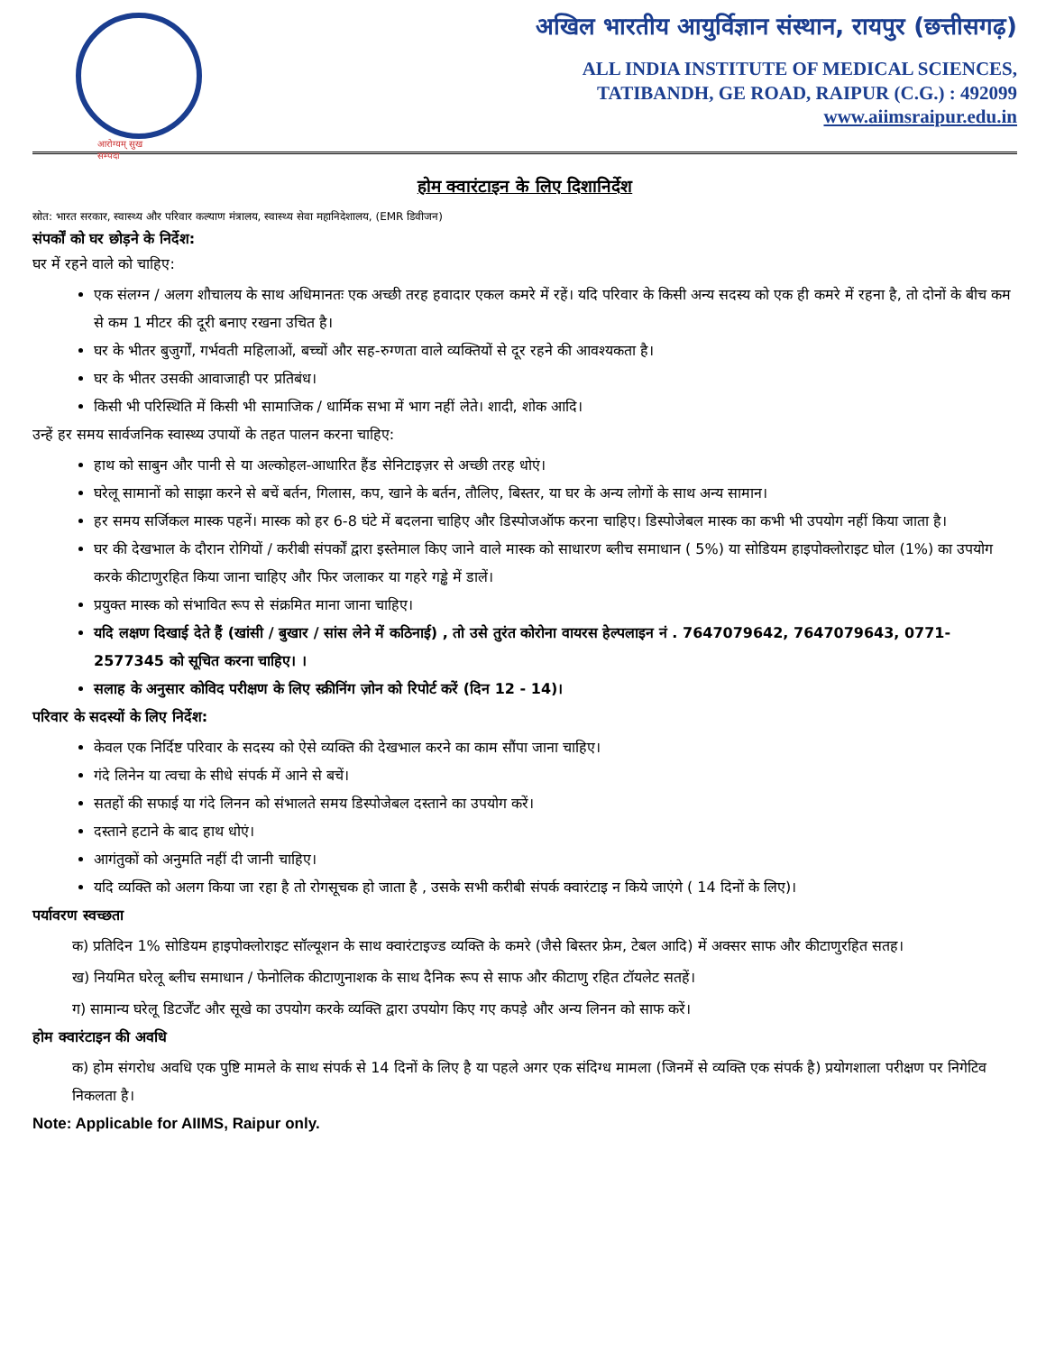आरोग्यम् सुख सम्पदा
अखिल भारतीय आयुर्विज्ञान संस्थान, रायपुर (छत्तीसगढ़)
ALL INDIA INSTITUTE OF MEDICAL SCIENCES,
TATIBANDH, GE ROAD, RAIPUR (C.G.) : 492099
www.aiimsraipur.edu.in
होम क्वारंटाइन के लिए दिशानिर्देश
स्रोत: भारत सरकार, स्वास्थ्य और परिवार कल्याण मंत्रालय, स्वास्थ्य सेवा महानिदेशालय, (EMR डिवीजन)
संपर्कों को घर छोड़ने के निर्देश:
घर में रहने वाले को चाहिए:
एक संलग्न / अलग शौचालय के साथ अधिमानतः एक अच्छी तरह हवादार एकल कमरे में रहें। यदि परिवार के किसी अन्य सदस्य को एक ही कमरे में रहना है, तो दोनों के बीच कम से कम 1 मीटर की दूरी बनाए रखना उचित है।
घर के भीतर बुजुर्गों, गर्भवती महिलाओं, बच्चों और सह-रुग्णता वाले व्यक्तियों से दूर रहने की आवश्यकता है।
घर के भीतर उसकी आवाजाही पर प्रतिबंध।
किसी भी परिस्थिति में किसी भी सामाजिक / धार्मिक सभा में भाग नहीं लेते। शादी, शोक आदि।
उन्हें हर समय सार्वजनिक स्वास्थ्य उपायों के तहत पालन करना चाहिए:
हाथ को साबुन और पानी से या अल्कोहल-आधारित हैंड सेनिटाइज़र से अच्छी तरह धोएं।
घरेलू सामानों को साझा करने से बचें बर्तन, गिलास, कप, खाने के बर्तन, तौलिए, बिस्तर, या घर के अन्य लोगों के साथ अन्य सामान।
हर समय सर्जिकल मास्क पहनें। मास्क को हर 6-8 घंटे में बदलना चाहिए और डिस्पोजऑफ करना चाहिए। डिस्पोजेबल मास्क का कभी भी उपयोग नहीं किया जाता है।
घर की देखभाल के दौरान रोगियों / करीबी संपर्कों द्वारा इस्तेमाल किए जाने वाले मास्क को साधारण ब्लीच समाधान ( 5%) या सोडियम हाइपोक्लोराइट घोल (1%) का उपयोग करके कीटाणुरहित किया जाना चाहिए और फिर जलाकर या गहरे गड्ढे में डालें।
प्रयुक्त मास्क को संभावित रूप से संक्रमित माना जाना चाहिए।
यदि लक्षण दिखाई देते हैं (खांसी / बुखार / सांस लेने में कठिनाई) , तो उसे तुरंत कोरोना वायरस हेल्पलाइन नं . 7647079642, 7647079643, 0771-2577345 को सूचित करना चाहिए। ।
सलाह के अनुसार कोविद परीक्षण के लिए स्क्रीनिंग ज़ोन को रिपोर्ट करें (दिन 12 - 14)।
परिवार के सदस्यों के लिए निर्देश:
केवल एक निर्दिष्ट परिवार के सदस्य को ऐसे व्यक्ति की देखभाल करने का काम सौंपा जाना चाहिए।
गंदे लिनेन या त्वचा के सीधे संपर्क में आने से बचें।
सतहों की सफाई या गंदे लिनन को संभालते समय डिस्पोजेबल दस्ताने का उपयोग करें।
दस्ताने हटाने के बाद हाथ धोएं।
आगंतुकों को अनुमति नहीं दी जानी चाहिए।
यदि व्यक्ति को अलग किया जा रहा है तो रोगसूचक हो जाता है , उसके सभी करीबी संपर्क क्वारंटाइ न किये जाएंगे ( 14 दिनों के लिए)।
पर्यावरण स्वच्छता
क) प्रतिदिन 1% सोडियम हाइपोक्लोराइट सॉल्यूशन के साथ क्वारंटाइज्ड व्यक्ति के कमरे (जैसे बिस्तर फ्रेम, टेबल आदि) में अक्सर साफ और कीटाणुरहित सतह।
ख) नियमित घरेलू ब्लीच समाधान / फेनोलिक कीटाणुनाशक के साथ दैनिक रूप से साफ और कीटाणु रहित टॉयलेट सतहें।
ग) सामान्य घरेलू डिटर्जेंट और सूखे का उपयोग करके व्यक्ति द्वारा उपयोग किए गए कपड़े और अन्य लिनन को साफ करें।
होम क्वारंटाइन की अवधि
क) होम संगरोध अवधि एक पुष्टि मामले के साथ संपर्क से 14 दिनों के लिए है या पहले अगर एक संदिग्ध मामला (जिनमें से व्यक्ति एक संपर्क है) प्रयोगशाला परीक्षण पर निगेटिव निकलता है।
Note: Applicable for AIIMS, Raipur only.